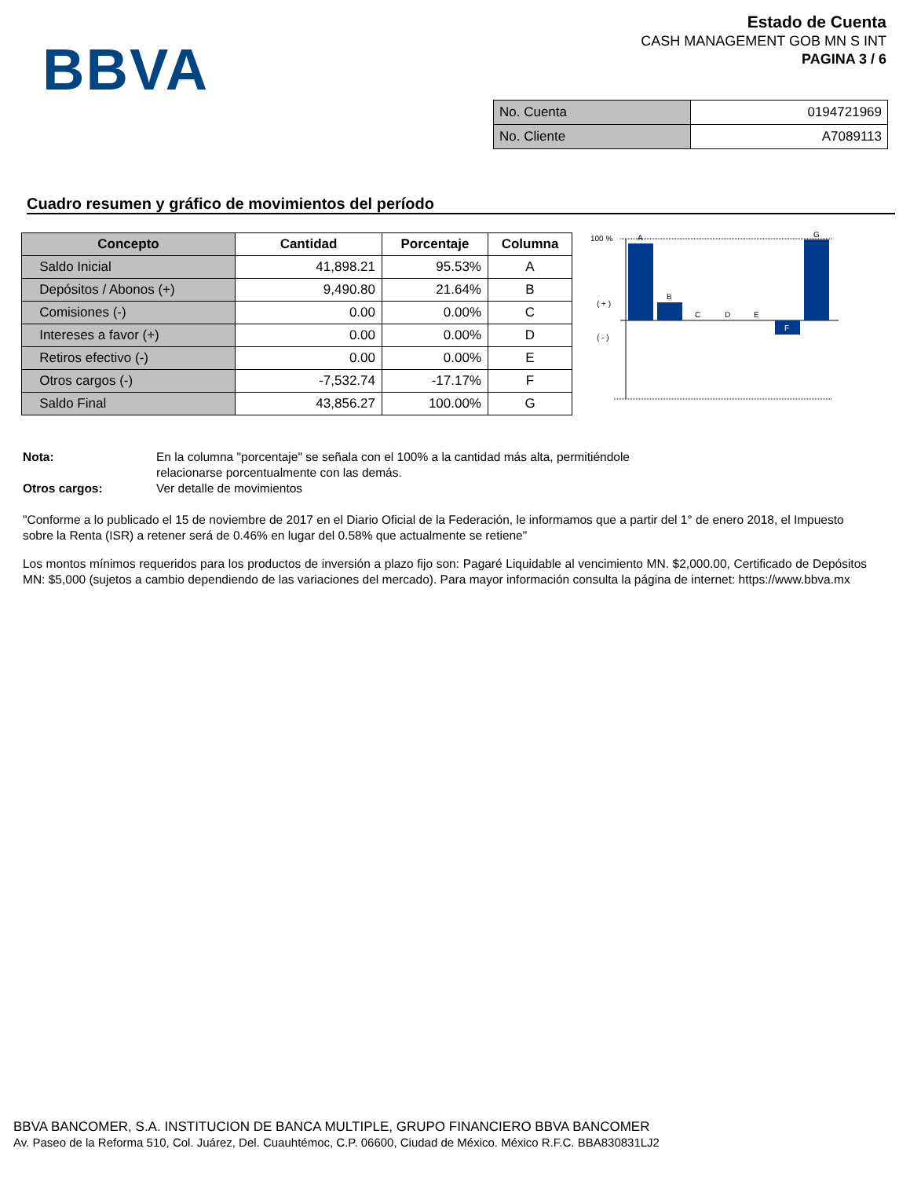BBVA
Estado de Cuenta
CASH MANAGEMENT GOB MN S INT
PAGINA 3 / 6
| No. Cuenta | 0194721969 |
| No. Cliente | A7089113 |
Cuadro resumen y gráfico de movimientos del período
| Concepto | Cantidad | Porcentaje | Columna |
| --- | --- | --- | --- |
| Saldo Inicial | 41,898.21 | 95.53% | A |
| Depósitos / Abonos (+) | 9,490.80 | 21.64% | B |
| Comisiones (-) | 0.00 | 0.00% | C |
| Intereses a favor (+) | 0.00 | 0.00% | D |
| Retiros efectivo (-) | 0.00 | 0.00% | E |
| Otros cargos (-) | -7,532.74 | -17.17% | F |
| Saldo Final | 43,856.27 | 100.00% | G |
100 %
( + )
( - )
A
B
C
D
E
F
G
Nota: En la columna "porcentaje" se señala con el 100% a la cantidad más alta, permitiéndole
relacionarse porcentualmente con las demás.
Otros cargos: Ver detalle de movimientos
"Conforme a lo publicado el 15 de noviembre de 2017 en el Diario Oficial de la Federación, le informamos que a partir del 1° de enero 2018, el Impuesto sobre la Renta (ISR) a retener será de 0.46% en lugar del 0.58% que actualmente se retiene"
Los montos mínimos requeridos para los productos de inversión a plazo fijo son: Pagaré Liquidable al vencimiento MN. $2,000.00, Certificado de Depósitos MN: $5,000 (sujetos a cambio dependiendo de las variaciones del mercado). Para mayor información consulta la página de internet: https://www.bbva.mx
BBVA BANCOMER, S.A. INSTITUCION DE BANCA MULTIPLE, GRUPO FINANCIERO BBVA BANCOMER
Av. Paseo de la Reforma 510, Col. Juárez, Del. Cuauhtémoc, C.P. 06600, Ciudad de México. México R.F.C. BBA830831LJ2